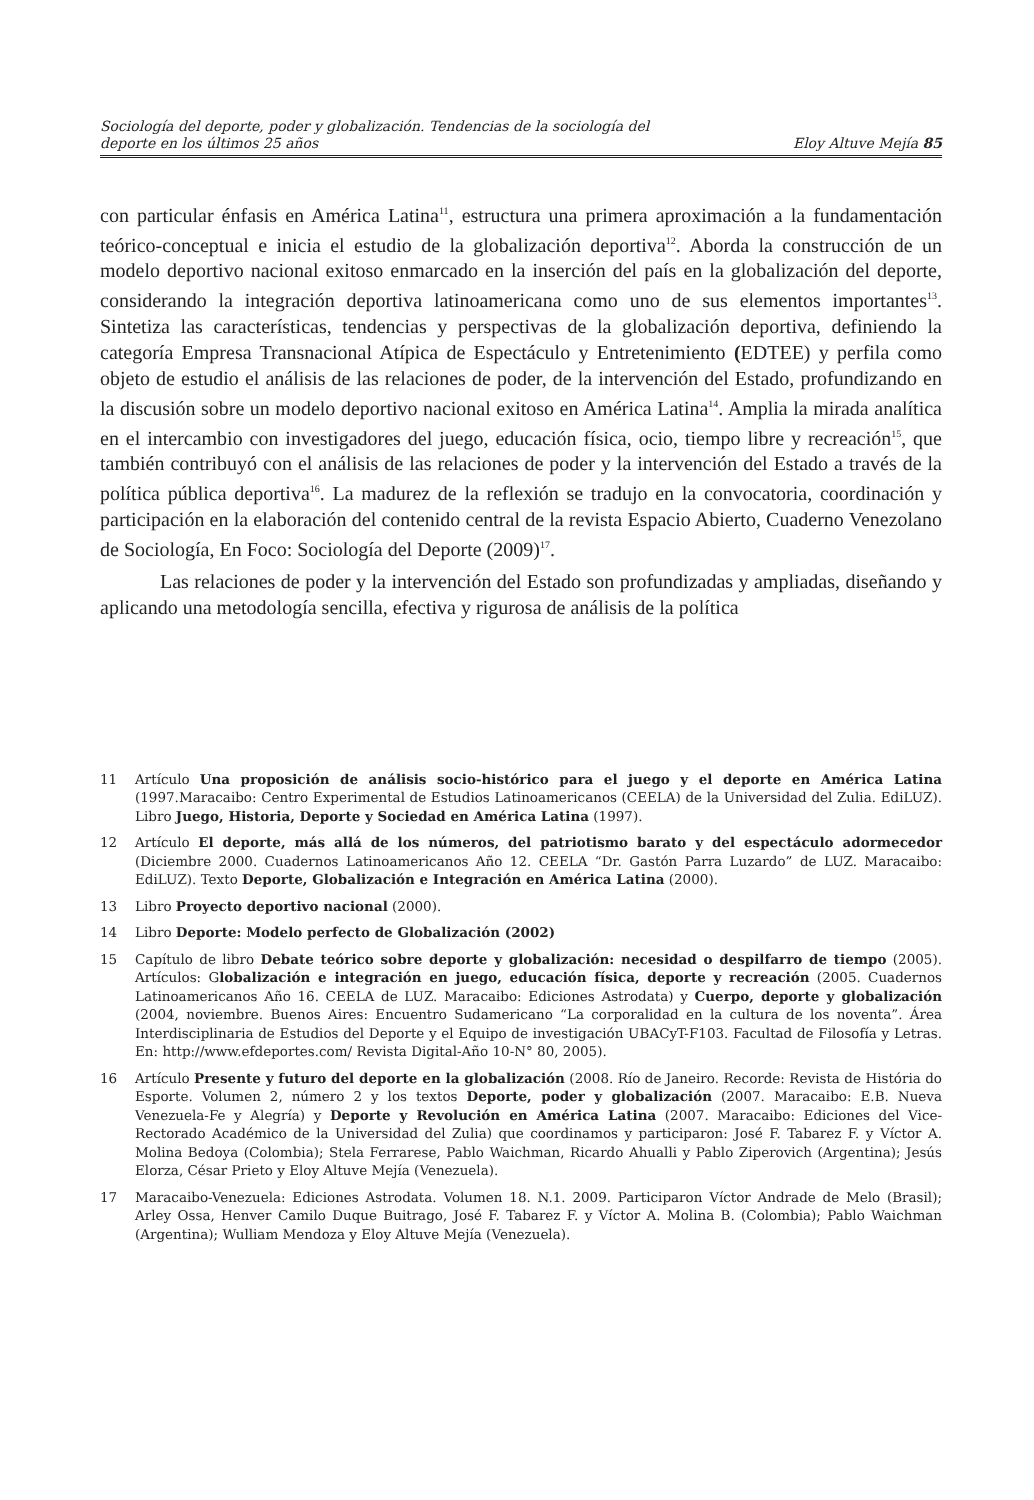Sociología del deporte, poder y globalización. Tendencias de la sociología del
deporte en los últimos 25 años
Eloy Altuve Mejía 85
con particular énfasis en América Latina<sup>11</sup>, estructura una primera aproximación a la fundamentación teórico-conceptual e inicia el estudio de la globalización deportiva<sup>12</sup>. Aborda la construcción de un modelo deportivo nacional exitoso enmarcado en la inserción del país en la globalización del deporte, considerando la integración deportiva latinoamericana como uno de sus elementos importantes<sup>13</sup>. Sintetiza las características, tendencias y perspectivas de la globalización deportiva, definiendo la categoría Empresa Transnacional Atípica de Espectáculo y Entretenimiento (EDTEE) y perfila como objeto de estudio el análisis de las relaciones de poder, de la intervención del Estado, profundizando en la discusión sobre un modelo deportivo nacional exitoso en América Latina<sup>14</sup>. Amplia la mirada analítica en el intercambio con investigadores del juego, educación física, ocio, tiempo libre y recreación<sup>15</sup>, que también contribuyó con el análisis de las relaciones de poder y la intervención del Estado a través de la política pública deportiva<sup>16</sup>. La madurez de la reflexión se tradujo en la convocatoria, coordinación y participación en la elaboración del contenido central de la revista Espacio Abierto, Cuaderno Venezolano de Sociología, En Foco: Sociología del Deporte (2009)<sup>17</sup>.
Las relaciones de poder y la intervención del Estado son profundizadas y ampliadas, diseñando y aplicando una metodología sencilla, efectiva y rigurosa de análisis de la política
11 Artículo Una proposición de análisis socio-histórico para el juego y el deporte en América Latina (1997.Maracaibo: Centro Experimental de Estudios Latinoamericanos (CEELA) de la Universidad del Zulia. EdiLUZ). Libro Juego, Historia, Deporte y Sociedad en América Latina (1997).
12 Artículo El deporte, más allá de los números, del patriotismo barato y del espectáculo adormecedor (Diciembre 2000. Cuadernos Latinoamericanos Año 12. CEELA “Dr. Gastón Parra Luzardo” de LUZ. Maracaibo: EdiLUZ). Texto Deporte, Globalización e Integración en América Latina (2000).
13 Libro Proyecto deportivo nacional (2000).
14 Libro Deporte: Modelo perfecto de Globalización (2002)
15 Capítulo de libro Debate teórico sobre deporte y globalización: necesidad o despilfarro de tiempo (2005). Artículos: Globalización e integración en juego, educación física, deporte y recreación (2005. Cuadernos Latinoamericanos Año 16. CEELA de LUZ. Maracaibo: Ediciones Astrodata) y Cuerpo, deporte y globalización (2004, noviembre. Buenos Aires: Encuentro Sudamericano “La corporalidad en la cultura de los noventa”. Área Interdisciplinaria de Estudios del Deporte y el Equipo de investigación UBACyT-F103. Facultad de Filosofía y Letras. En: http://www.efdeportes.com/ Revista Digital-Año 10-N° 80, 2005).
16 Artículo Presente y futuro del deporte en la globalización (2008. Río de Janeiro. Recorde: Revista de História do Esporte. Volumen 2, número 2 y los textos Deporte, poder y globalización (2007. Maracaibo: E.B. Nueva Venezuela-Fe y Alegría) y Deporte y Revolución en América Latina (2007. Maracaibo: Ediciones del Vice-Rectorado Académico de la Universidad del Zulia) que coordinamos y participaron: José F. Tabarez F. y Víctor A. Molina Bedoya (Colombia); Stela Ferrarese, Pablo Waichman, Ricardo Ahualli y Pablo Ziperovich (Argentina); Jesús Elorza, César Prieto y Eloy Altuve Mejía (Venezuela).
17 Maracaibo-Venezuela: Ediciones Astrodata. Volumen 18. N.1. 2009. Participaron Víctor Andrade de Melo (Brasil); Arley Ossa, Henver Camilo Duque Buitrago, José F. Tabarez F. y Víctor A. Molina B. (Colombia); Pablo Waichman (Argentina); Wulliam Mendoza y Eloy Altuve Mejía (Venezuela).